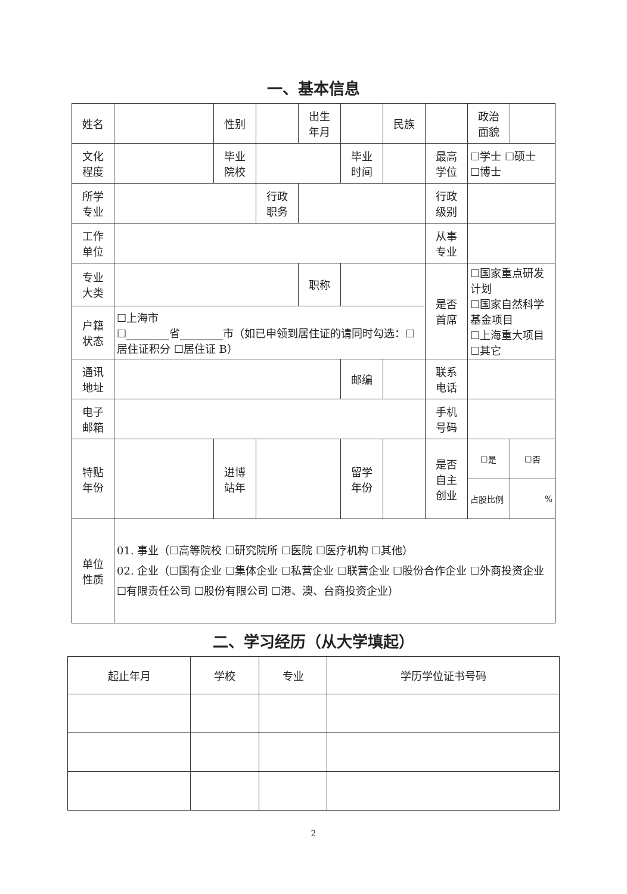一、基本信息
| 姓名 | | 性别 | | 出生 年月 | | | 民族 | | 政治 面貌 | | |
| 文化 程度 | | 毕业 院校 | | | 毕业 时间 | | | 最高 学位 | ☐学士 ☐硕士 ☐博士 | | |
| 所学 专业 | | | 行政 职务 | | | | | 行政 级别 | | | |
| 工作 单位 | | | | | | | | 从事 专业 | | | |
| 专业 大类 | | | | 职称 | | | | 是否 首席 | ☐国家重点研发计划 ☐国家自然科学基金项目 ☐上海重大项目 ☐其它 | | |
| 户籍 状态 | ☐上海市 ☐________省________市（如已申领到居住证的请同时勾选：☐居住证积分 ☐居住证 B） | | | | | | | | | | |
| 通讯 地址 | | | | | 邮编 | | | 联系 电话 | | | |
| 电子 邮箱 | | | | | | | | 手机 号码 | | | |
| 特贴 年份 | | 进博 站年 | | | 留学 年份 | | | 是否 自主 创业 | ☐是 | | ☐否 |
| | | | | | | | | | 占股比例 | | % |
| 单位 性质 | 01. 事业（☐高等院校 ☐研究院所 ☐医院 ☐医疗机构 ☐其他） 02. 企业（☐国有企业 ☐集体企业 ☐私营企业 ☐联营企业 ☐股份合作企业 ☐外商投资企业 ☐有限责任公司 ☐股份有限公司 ☐港、澳、台商投资企业） | | | | | | | | | | |
二、学习经历（从大学填起）
| 起止年月 | 学校 | 专业 | 学历学位证书号码 |
| --- | --- | --- | --- |
2